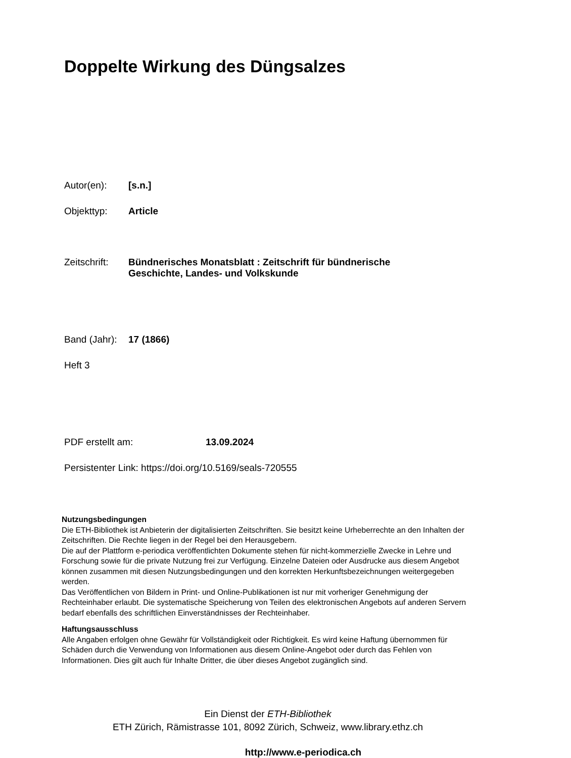Doppelte Wirkung des Düngsalzes
Autor(en): [s.n.]
Objekttyp: Article
Zeitschrift: Bündnerisches Monatsblatt : Zeitschrift für bündnerische
Geschichte, Landes- und Volkskunde
Band (Jahr): 17 (1866)
Heft 3
PDF erstellt am: 13.09.2024
Persistenter Link: https://doi.org/10.5169/seals-720555
Nutzungsbedingungen
Die ETH-Bibliothek ist Anbieterin der digitalisierten Zeitschriften. Sie besitzt keine Urheberrechte an den Inhalten der Zeitschriften. Die Rechte liegen in der Regel bei den Herausgebern.
Die auf der Plattform e-periodica veröffentlichten Dokumente stehen für nicht-kommerzielle Zwecke in Lehre und Forschung sowie für die private Nutzung frei zur Verfügung. Einzelne Dateien oder Ausdrucke aus diesem Angebot können zusammen mit diesen Nutzungsbedingungen und den korrekten Herkunftsbezeichnungen weitergegeben werden.
Das Veröffentlichen von Bildern in Print- und Online-Publikationen ist nur mit vorheriger Genehmigung der Rechteinhaber erlaubt. Die systematische Speicherung von Teilen des elektronischen Angebots auf anderen Servern bedarf ebenfalls des schriftlichen Einverständnisses der Rechteinhaber.
Haftungsausschluss
Alle Angaben erfolgen ohne Gewähr für Vollständigkeit oder Richtigkeit. Es wird keine Haftung übernommen für Schäden durch die Verwendung von Informationen aus diesem Online-Angebot oder durch das Fehlen von Informationen. Dies gilt auch für Inhalte Dritter, die über dieses Angebot zugänglich sind.
Ein Dienst der ETH-Bibliothek
ETH Zürich, Rämistrasse 101, 8092 Zürich, Schweiz, www.library.ethz.ch
http://www.e-periodica.ch